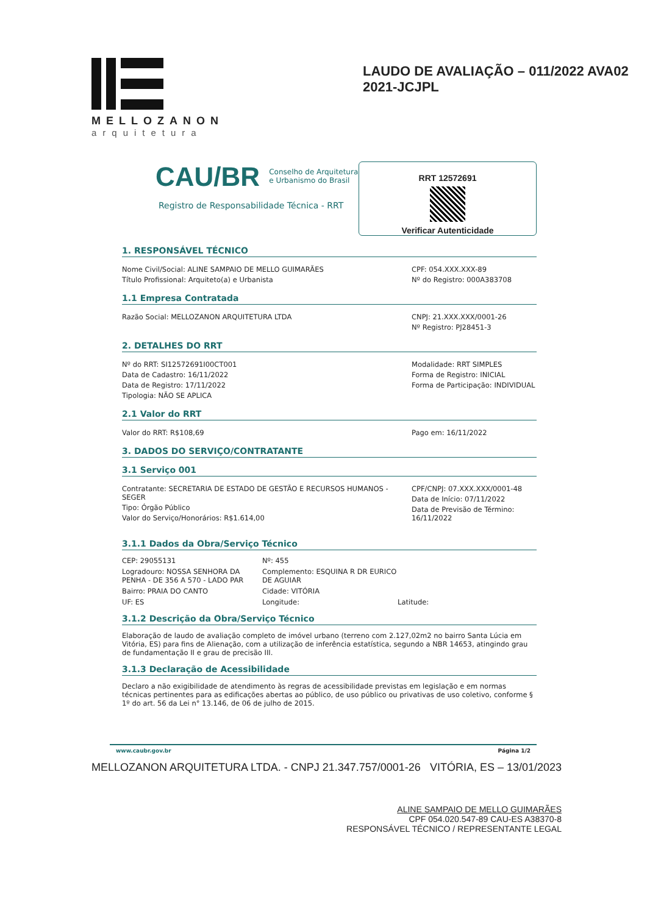MELLOZANON
arquitetura
LAUDO DE AVALIAÇÃO – 011/2022 AVA02 2021-JCJPL
CAU/BR Conselho de Arquitetura
e Urbanismo do Brasil
Registro de Responsabilidade Técnica - RRT
RRT 12572691
Verificar Autenticidade
1. RESPONSÁVEL TÉCNICO
Nome Civil/Social: ALINE SAMPAIO DE MELLO GUIMARÃES
Título Profissional: Arquiteto(a) e Urbanista
CPF: 054.XXX.XXX-89
Nº do Registro: 000A383708
1.1 Empresa Contratada
Razão Social: MELLOZANON ARQUITETURA LTDA
CNPJ: 21.XXX.XXX/0001-26
Nº Registro: PJ28451-3
2. DETALHES DO RRT
Nº do RRT: SI12572691I00CT001
Data de Cadastro: 16/11/2022
Data de Registro: 17/11/2022
Tipologia: NÃO SE APLICA
Modalidade: RRT SIMPLES
Forma de Registro: INICIAL
Forma de Participação: INDIVIDUAL
2.1 Valor do RRT
Valor do RRT: R$108,69 Pago em: 16/11/2022
3. DADOS DO SERVIÇO/CONTRATANTE
3.1 Serviço 001
Contratante: SECRETARIA DE ESTADO DE GESTÃO E RECURSOS HUMANOS - SEGER
Tipo: Órgão Público
Valor do Serviço/Honorários: R$1.614,00
CPF/CNPJ: 07.XXX.XXX/0001-48
Data de Início: 07/11/2022
Data de Previsão de Término: 16/11/2022
3.1.1 Dados da Obra/Serviço Técnico
CEP: 29055131
Nº: 455
Logradouro: NOSSA SENHORA DA PENHA - DE 356 A 570 - LADO PAR
Complemento: ESQUINA R DR EURICO DE AGUIAR
Bairro: PRAIA DO CANTO
Cidade: VITÓRIA
UF: ES
Longitude:
Latitude:
3.1.2 Descrição da Obra/Serviço Técnico
Elaboração de laudo de avaliação completo de imóvel urbano (terreno com 2.127,02m2 no bairro Santa Lúcia em Vitória, ES) para fins de Alienação, com a utilização de inferência estatística, segundo a NBR 14653, atingindo grau de fundamentação II e grau de precisão III.
3.1.3 Declaração de Acessibilidade
Declaro a não exigibilidade de atendimento às regras de acessibilidade previstas em legislação e em normas técnicas pertinentes para as edificações abertas ao público, de uso público ou privativas de uso coletivo, conforme § 1º do art. 56 da Lei n° 13.146, de 06 de julho de 2015.
www.caubr.gov.br Página 1/2
MELLOZANON ARQUITETURA LTDA. - CNPJ 21.347.757/0001-26 VITÓRIA, ES – 13/01/2023
ALINE SAMPAIO DE MELLO GUIMARÃES
CPF 054.020.547-89 CAU-ES A38370-8
RESPONSÁVEL TÉCNICO / REPRESENTANTE LEGAL